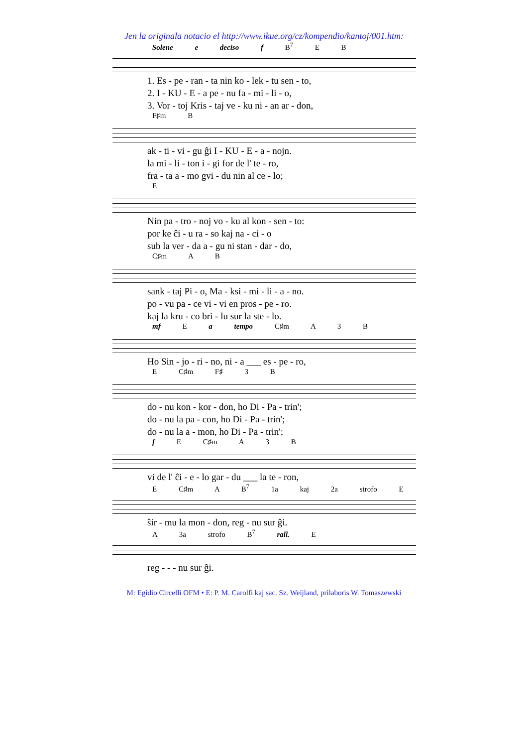Jen la originala notacio el http://www.ikue.org/cz/kompendio/kantoj/001.htm:
Solene e deciso f B<sup>7</sup> E B
1. Es - pe - ran - ta nin ko - lek - tu sen - to, 2. I - KU - E - a pe - nu fa - mi - li - o, 3. Vor - toj Kris - taj ve - ku ni - an ar - don,
F♯m B
ak - ti - vi - gu ĝi I - KU - E - a - nojn. la mi - li - ton i - gi for de l' te - ro, fra - ta a - mo gvi - du nin al ce - lo;
E
Nin pa - tro - noj vo - ku al kon - sen - to: por ke ĉi - u ra - so kaj na - ci - o sub la ver - da a - gu ni stan - dar - do,
C♯m A B
sank - taj Pi - o, Ma - ksi - mi - li - a - no. po - vu pa - ce vi - vi en pros - pe - ro. kaj la kru - co bri - lu sur la ste - lo.
mf E a tempo C♯m A 3 B
Ho Sin - jo - ri - no, ni - a ___ es - pe - ro,
E C♯m F♯ 3 B
do - nu kon - kor - don, ho Di - Pa - trin'; do - nu la pa - con, ho Di - Pa - trin'; do - nu la a - mon, ho Di - Pa - trin';
f E C♯m A 3 B
vi de l' ĉi - e - lo gar - du ___ la te - ron,
E C♯m A B<sup>7</sup> 1a kaj 2a strofo E
ŝir - mu la mon - don, reg - nu sur ĝi.
A 3a strofo B<sup>7</sup> rall. E
reg - - - nu sur ĝi.
M: Egidio Circelli OFM • E: P. M. Carolfi kaj sac. Sz. Weijland, prilaboris W. Tomaszewski